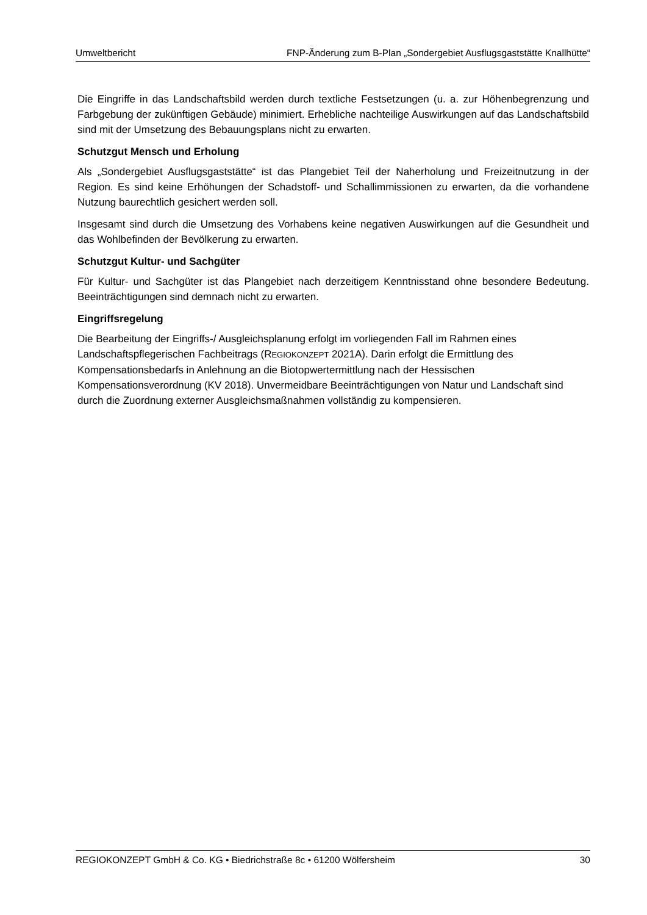Umweltbericht FNP-Änderung zum B-Plan „Sondergebiet Ausflugsgaststätte Knallhütte“
Die Eingriffe in das Landschaftsbild werden durch textliche Festsetzungen (u. a. zur Höhenbegrenzung und Farbgebung der zukünftigen Gebäude) minimiert. Erhebliche nachteilige Auswirkungen auf das Landschaftsbild sind mit der Umsetzung des Bebauungsplans nicht zu erwarten.
Schutzgut Mensch und Erholung
Als „Sondergebiet Ausflugsgaststätte“ ist das Plangebiet Teil der Naherholung und Freizeitnutzung in der Region. Es sind keine Erhöhungen der Schadstoff- und Schallimmissionen zu erwarten, da die vorhandene Nutzung baurechtlich gesichert werden soll.
Insgesamt sind durch die Umsetzung des Vorhabens keine negativen Auswirkungen auf die Gesundheit und das Wohlbefinden der Bevölkerung zu erwarten.
Schutzgut Kultur- und Sachgüter
Für Kultur- und Sachgüter ist das Plangebiet nach derzeitigem Kenntnisstand ohne besondere Bedeutung. Beeinträchtigungen sind demnach nicht zu erwarten.
Eingriffsregelung
Die Bearbeitung der Eingriffs-/ Ausgleichsplanung erfolgt im vorliegenden Fall im Rahmen eines Landschaftspflegerischen Fachbeitrags (REGIOKONZEPT 2021A). Darin erfolgt die Ermittlung des Kompensationsbedarfs in Anlehnung an die Biotopwertermittlung nach der Hessischen Kompensationsverordnung (KV 2018). Unvermeidbare Beeinträchtigungen von Natur und Landschaft sind durch die Zuordnung externer Ausgleichsmaßnahmen vollständig zu kompensieren.
REGIOKONZEPT GmbH & Co. KG • Biedrichstraße 8c • 61200 Wölfersheim 30